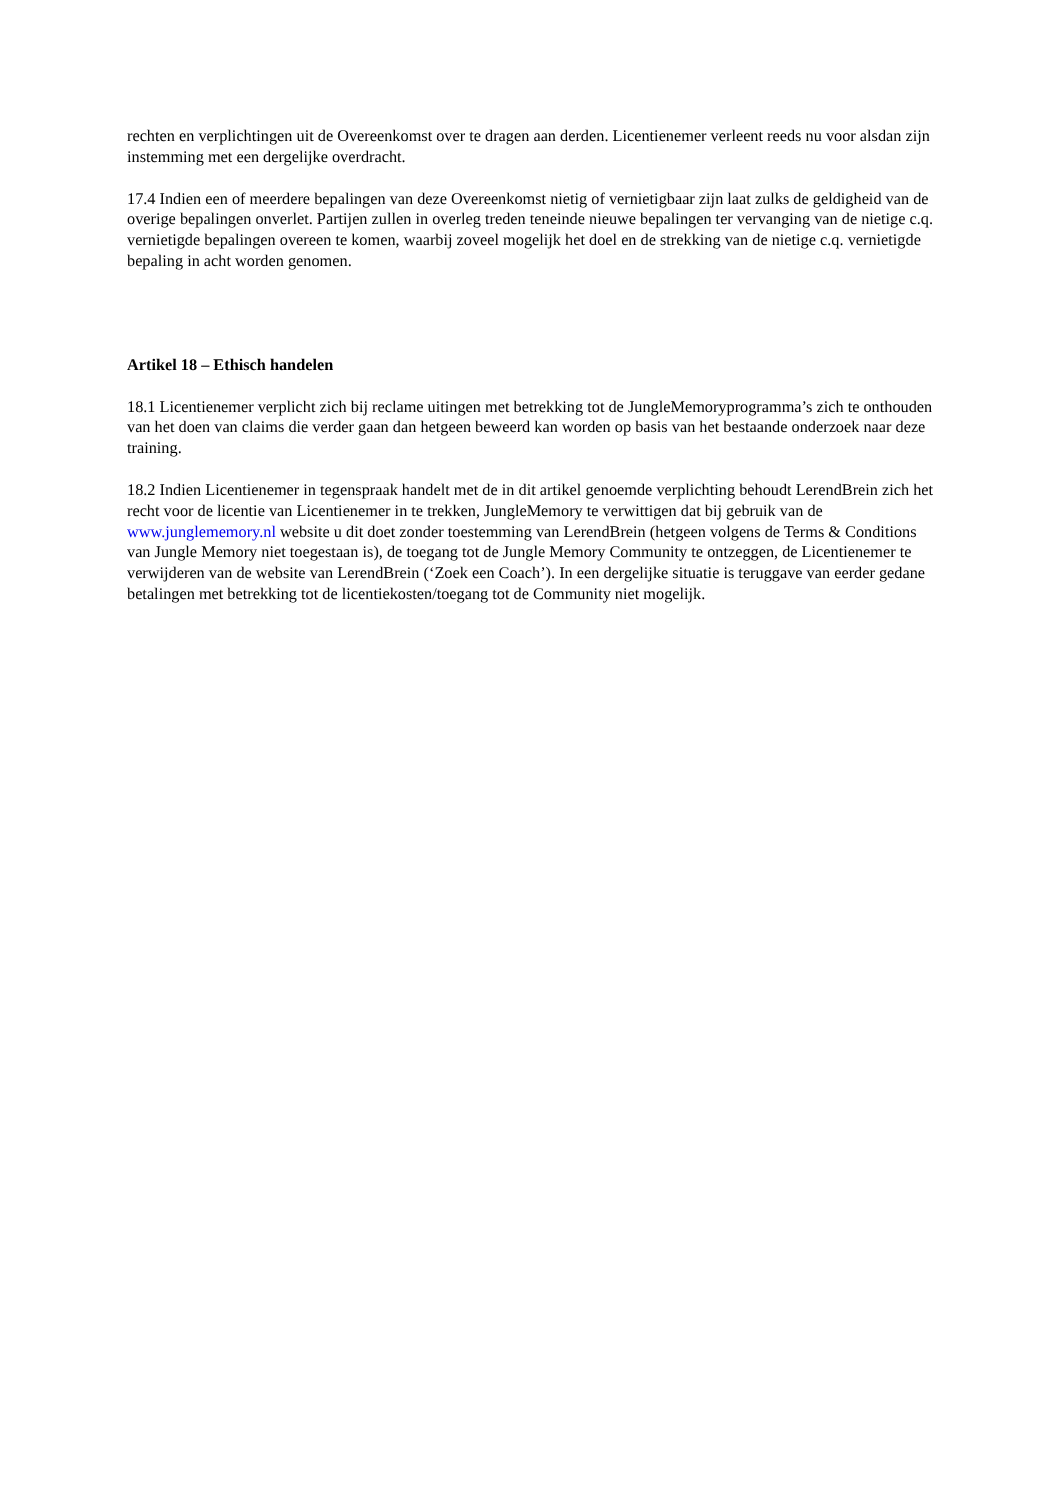rechten en verplichtingen uit de Overeenkomst over te dragen aan derden. Licentienemer verleent reeds nu voor alsdan zijn instemming met een dergelijke overdracht.
17.4 Indien een of meerdere bepalingen van deze Overeenkomst nietig of vernietigbaar zijn laat zulks de geldigheid van de overige bepalingen onverlet. Partijen zullen in overleg treden teneinde nieuwe bepalingen ter vervanging van de nietige c.q. vernietigde bepalingen overeen te komen, waarbij zoveel mogelijk het doel en de strekking van de nietige c.q. vernietigde bepaling in acht worden genomen.
Artikel 18 – Ethisch handelen
18.1 Licentienemer verplicht zich bij reclame uitingen met betrekking tot de JungleMemoryprogramma’s zich te onthouden van het doen van claims die verder gaan dan hetgeen beweerd kan worden op basis van het bestaande onderzoek naar deze training.
18.2 Indien Licentienemer in tegenspraak handelt met de in dit artikel genoemde verplichting behoudt LerendBrein zich het recht voor de licentie van Licentienemer in te trekken, JungleMemory te verwittigen dat bij gebruik van de www.junglememory.nl website u dit doet zonder toestemming van LerendBrein (hetgeen volgens de Terms & Conditions van Jungle Memory niet toegestaan is), de toegang tot de Jungle Memory Community te ontzeggen, de Licentienemer te verwijderen van de website van LerendBrein (‘Zoek een Coach’). In een dergelijke situatie is teruggave van eerder gedane betalingen met betrekking tot de licentiekosten/toegang tot de Community niet mogelijk.